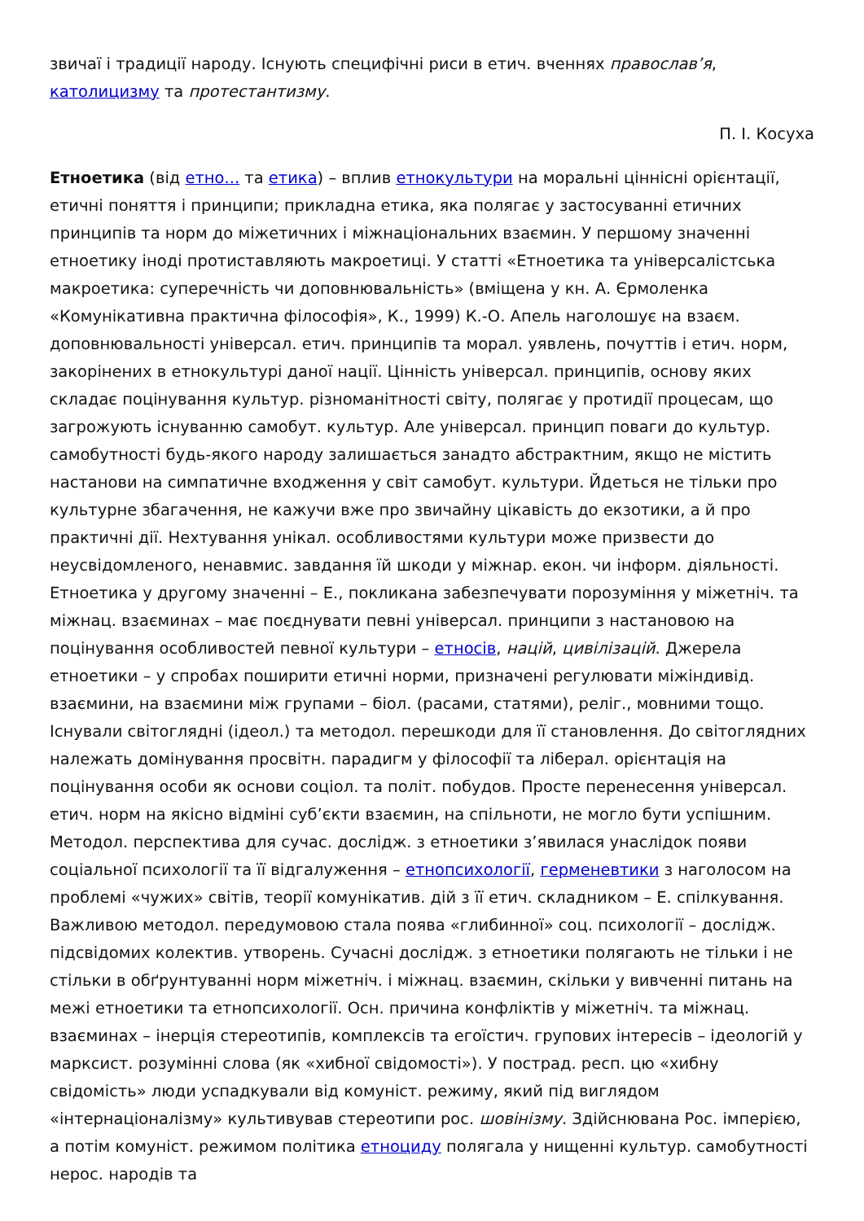звичаї і традиції народу. Існують специфічні риси в етич. вченнях православ’я, католицизму та протестантизму.
П. І. Косуха
Етноетика (від етно... та етика) – вплив етнокультури на моральні ціннісні орієнтації, етичні поняття і принципи; прикладна етика, яка полягає у застосуванні етичних принципів та норм до міжетичних і міжнаціональних взаємин. У першому значенні етноетику іноді протиставляють макроетиці. У статті «Етноетика та універсалістська макроетика: суперечність чи доповнювальність» (вміщена у кн. А. Єрмоленка «Комунікативна практична філософія», К., 1999) К.-О. Апель наголошує на взаєм. доповнювальності універсал. етич. принципів та морал. уявлень, почуттів і етич. норм, закорінених в етнокультурі даної нації. Цінність універсал. принципів, основу яких складає поцінування культур. різноманітності світу, полягає у протидії процесам, що загрожують існуванню самобут. культур. Але універсал. принцип поваги до культур. самобутності будь-якого народу залишається занадто абстрактним, якщо не містить настанови на симпатичне входження у світ самобут. культури. Йдеться не тільки про культурне збагачення, не кажучи вже про звичайну цікавість до екзотики, а й про практичні дії. Нехтування унікал. особливостями культури може призвести до неусвідомленого, ненавмис. завдання їй шкоди у міжнар. екон. чи інформ. діяльності. Етноетика у другому значенні – Е., покликана забезпечувати порозуміння у міжетніч. та міжнац. взаєминах – має поєднувати певні універсал. принципи з настановою на поцінування особливостей певної культури – етносів, націй, цивілізацій. Джерела етноетики – у спробах поширити етичні норми, призначені регулювати міжіндивід. взаємини, на взаємини між групами – біол. (расами, статями), реліг., мовними тощо. Існували світоглядні (ідеол.) та методол. перешкоди для її становлення. До світоглядних належать домінування просвітн. парадигм у філософії та ліберал. орієнтація на поцінування особи як основи соціол. та політ. побудов. Просте перенесення універсал. етич. норм на якісно відміні суб’єкти взаємин, на спільноти, не могло бути успішним. Методол. перспектива для сучас. дослідж. з етноетики з’явилася унаслідок появи соціальної психології та її відгалуження – етнопсихології, герменевтики з наголосом на проблемі «чужих» світів, теорії комунікатив. дій з її етич. складником – Е. спілкування. Важливою методол. передумовою стала поява «глибинної» соц. психології – дослідж. підсвідомих колектив. утворень. Сучасні дослідж. з етноетики полягають не тільки і не стільки в обґрунтуванні норм міжетніч. і міжнац. взаємин, скільки у вивченні питань на межі етноетики та етнопсихології. Осн. причина конфліктів у міжетніч. та міжнац. взаєминах – інерція стереотипів, комплексів та егоїстич. групових інтересів – ідеологій у марксист. розумінні слова (як «хибної свідомості»). У пострад. респ. цю «хибну свідомість» люди успадкували від комуніст. режиму, який під виглядом «інтернаціоналізму» культивував стереотипи рос. шовінізму. Здійснювана Рос. імперією, а потім комуніст. режимом політика етноциду полягала у нищенні культур. самобутності нерос. народів та